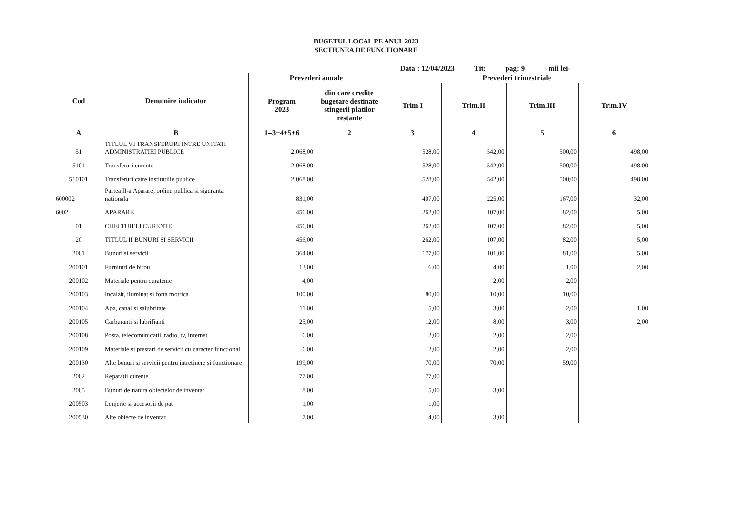BUGETUL LOCAL PE ANUL 2023
SECTIUNEA DE FUNCTIONARE
Data : 12/04/2023 Tit: pag: 9 - mii lei-
| Cod | Denumire indicator | Prevederi anuale | | Prevederi trimestriale | | | |
| --- | --- | --- | --- | --- | --- | --- | --- |
| | | Program 2023 | din care credite bugetare destinate stingerii platilor restante | Trim I | Trim.II | Trim.III | Trim.IV |
| A | B | 1=3+4+5+6 | 2 | 3 | 4 | 5 | 6 |
| 51 | TITLUL VI TRANSFERURI INTRE UNITATI ADMINISTRATIEI PUBLICE | 2.068,00 | | 528,00 | 542,00 | 500,00 | 498,00 |
| 5101 | Transferuri curente | 2.068,00 | | 528,00 | 542,00 | 500,00 | 498,00 |
| 510101 | Transferuri catre institutiile publice | 2.068,00 | | 528,00 | 542,00 | 500,00 | 498,00 |
| 600002 | Partea II-a Aparare, ordine publica si siguranta nationala | 831,00 | | 407,00 | 225,00 | 167,00 | 32,00 |
| 6002 | APARARE | 456,00 | | 262,00 | 107,00 | 82,00 | 5,00 |
| 01 | CHELTUIELI CURENTE | 456,00 | | 262,00 | 107,00 | 82,00 | 5,00 |
| 20 | TITLUL II BUNURI SI SERVICII | 456,00 | | 262,00 | 107,00 | 82,00 | 5,00 |
| 2001 | Bunuri si servicii | 364,00 | | 177,00 | 101,00 | 81,00 | 5,00 |
| 200101 | Furnituri de birou | 13,00 | | 6,00 | 4,00 | 1,00 | 2,00 |
| 200102 | Materiale pentru curatenie | 4,00 | | | 2,00 | 2,00 | |
| 200103 | Incalzit, iluminat si forta motrica | 100,00 | | 80,00 | 10,00 | 10,00 | |
| 200104 | Apa, canal si salubritate | 11,00 | | 5,00 | 3,00 | 2,00 | 1,00 |
| 200105 | Carburanti si lubrifianti | 25,00 | | 12,00 | 8,00 | 3,00 | 2,00 |
| 200108 | Posta, telecomunicatii, radio, tv, internet | 6,00 | | 2,00 | 2,00 | 2,00 | |
| 200109 | Materiale si prestari de servicii cu caracter functional | 6,00 | | 2,00 | 2,00 | 2,00 | |
| 200130 | Alte bunuri si servicii pentru intretinere si functionare | 199,00 | | 70,00 | 70,00 | 59,00 | |
| 2002 | Reparatii curente | 77,00 | | 77,00 | | | |
| 2005 | Bunuri de natura obiectelor de inventar | 8,00 | | 5,00 | 3,00 | | |
| 200503 | Lenjerie si accesorii de pat | 1,00 | | 1,00 | | | |
| 200530 | Alte obiecte de inventar | 7,00 | | 4,00 | 3,00 | | |